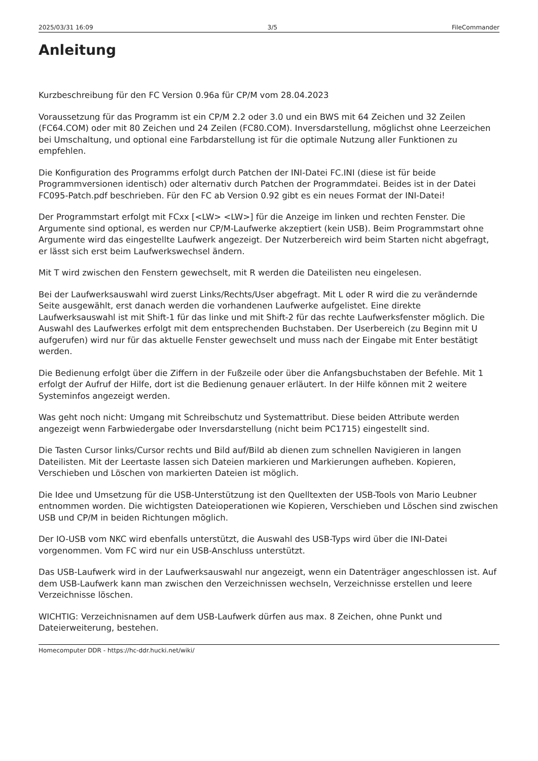2025/03/31 16:09 3/5 FileCommander
Anleitung
Kurzbeschreibung für den FC Version 0.96a für CP/M vom 28.04.2023
Voraussetzung für das Programm ist ein CP/M 2.2 oder 3.0 und ein BWS mit 64 Zeichen und 32 Zeilen (FC64.COM) oder mit 80 Zeichen und 24 Zeilen (FC80.COM). Inversdarstellung, möglichst ohne Leerzeichen bei Umschaltung, und optional eine Farbdarstellung ist für die optimale Nutzung aller Funktionen zu empfehlen.
Die Konfiguration des Programms erfolgt durch Patchen der INI-Datei FC.INI (diese ist für beide Programmversionen identisch) oder alternativ durch Patchen der Programmdatei. Beides ist in der Datei FC095-Patch.pdf beschrieben. Für den FC ab Version 0.92 gibt es ein neues Format der INI-Datei!
Der Programmstart erfolgt mit FCxx [<LW> <LW>] für die Anzeige im linken und rechten Fenster. Die Argumente sind optional, es werden nur CP/M-Laufwerke akzeptiert (kein USB). Beim Programmstart ohne Argumente wird das eingestellte Laufwerk angezeigt. Der Nutzerbereich wird beim Starten nicht abgefragt, er lässt sich erst beim Laufwerkswechsel ändern.
Mit T wird zwischen den Fenstern gewechselt, mit R werden die Dateilisten neu eingelesen.
Bei der Laufwerksauswahl wird zuerst Links/Rechts/User abgefragt. Mit L oder R wird die zu verändernde Seite ausgewählt, erst danach werden die vorhandenen Laufwerke aufgelistet. Eine direkte Laufwerksauswahl ist mit Shift-1 für das linke und mit Shift-2 für das rechte Laufwerksfenster möglich. Die Auswahl des Laufwerkes erfolgt mit dem entsprechenden Buchstaben. Der Userbereich (zu Beginn mit U aufgerufen) wird nur für das aktuelle Fenster gewechselt und muss nach der Eingabe mit Enter bestätigt werden.
Die Bedienung erfolgt über die Ziffern in der Fußzeile oder über die Anfangsbuchstaben der Befehle. Mit 1 erfolgt der Aufruf der Hilfe, dort ist die Bedienung genauer erläutert. In der Hilfe können mit 2 weitere Systeminfos angezeigt werden.
Was geht noch nicht: Umgang mit Schreibschutz und Systemattribut. Diese beiden Attribute werden angezeigt wenn Farbwiedergabe oder Inversdarstellung (nicht beim PC1715) eingestellt sind.
Die Tasten Cursor links/Cursor rechts und Bild auf/Bild ab dienen zum schnellen Navigieren in langen Dateilisten. Mit der Leertaste lassen sich Dateien markieren und Markierungen aufheben. Kopieren, Verschieben und Löschen von markierten Dateien ist möglich.
Die Idee und Umsetzung für die USB-Unterstützung ist den Quelltexten der USB-Tools von Mario Leubner entnommen worden. Die wichtigsten Dateioperationen wie Kopieren, Verschieben und Löschen sind zwischen USB und CP/M in beiden Richtungen möglich.
Der IO-USB vom NKC wird ebenfalls unterstützt, die Auswahl des USB-Typs wird über die INI-Datei vorgenommen. Vom FC wird nur ein USB-Anschluss unterstützt.
Das USB-Laufwerk wird in der Laufwerksauswahl nur angezeigt, wenn ein Datenträger angeschlossen ist. Auf dem USB-Laufwerk kann man zwischen den Verzeichnissen wechseln, Verzeichnisse erstellen und leere Verzeichnisse löschen.
WICHTIG: Verzeichnisnamen auf dem USB-Laufwerk dürfen aus max. 8 Zeichen, ohne Punkt und Dateierweiterung, bestehen.
Homecomputer DDR - https://hc-ddr.hucki.net/wiki/